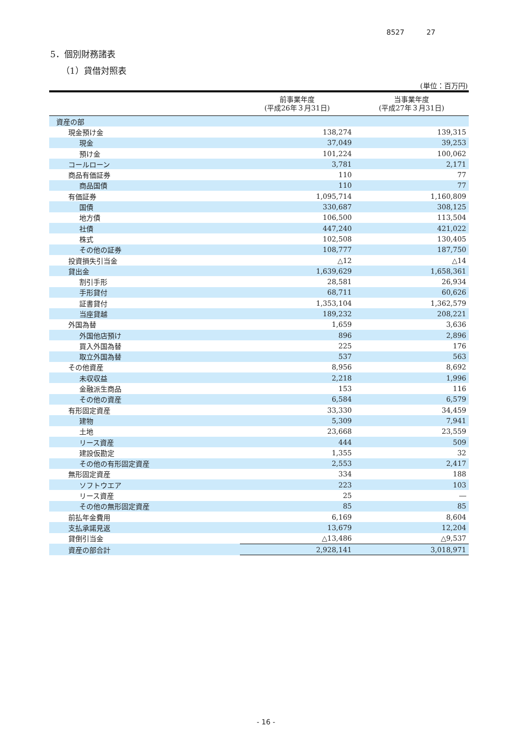8527 27
5．個別財務諸表
（1）貸借対照表
(単位：百万円)
| | 前事業年度 (平成26年３月31日) | 当事業年度 (平成27年３月31日) |
| --- | --- | --- |
| 資産の部 | | |
| 現金預け金 | 138,274 | 139,315 |
| 現金 | 37,049 | 39,253 |
| 預け金 | 101,224 | 100,062 |
| コールローン | 3,781 | 2,171 |
| 商品有価証券 | 110 | 77 |
| 商品国債 | 110 | 77 |
| 有価証券 | 1,095,714 | 1,160,809 |
| 国債 | 330,687 | 308,125 |
| 地方債 | 106,500 | 113,504 |
| 社債 | 447,240 | 421,022 |
| 株式 | 102,508 | 130,405 |
| その他の証券 | 108,777 | 187,750 |
| 投資損失引当金 | △12 | △14 |
| 貸出金 | 1,639,629 | 1,658,361 |
| 割引手形 | 28,581 | 26,934 |
| 手形貸付 | 68,711 | 60,626 |
| 証書貸付 | 1,353,104 | 1,362,579 |
| 当座貸越 | 189,232 | 208,221 |
| 外国為替 | 1,659 | 3,636 |
| 外国他店預け | 896 | 2,896 |
| 買入外国為替 | 225 | 176 |
| 取立外国為替 | 537 | 563 |
| その他資産 | 8,956 | 8,692 |
| 未収収益 | 2,218 | 1,996 |
| 金融派生商品 | 153 | 116 |
| その他の資産 | 6,584 | 6,579 |
| 有形固定資産 | 33,330 | 34,459 |
| 建物 | 5,309 | 7,941 |
| 土地 | 23,668 | 23,559 |
| リース資産 | 444 | 509 |
| 建設仮勘定 | 1,355 | 32 |
| その他の有形固定資産 | 2,553 | 2,417 |
| 無形固定資産 | 334 | 188 |
| ソフトウエア | 223 | 103 |
| リース資産 | 25 | ― |
| その他の無形固定資産 | 85 | 85 |
| 前払年金費用 | 6,169 | 8,604 |
| 支払承諾見返 | 13,679 | 12,204 |
| 貸倒引当金 | △13,486 | △9,537 |
| 資産の部合計 | 2,928,141 | 3,018,971 |
- 16 -